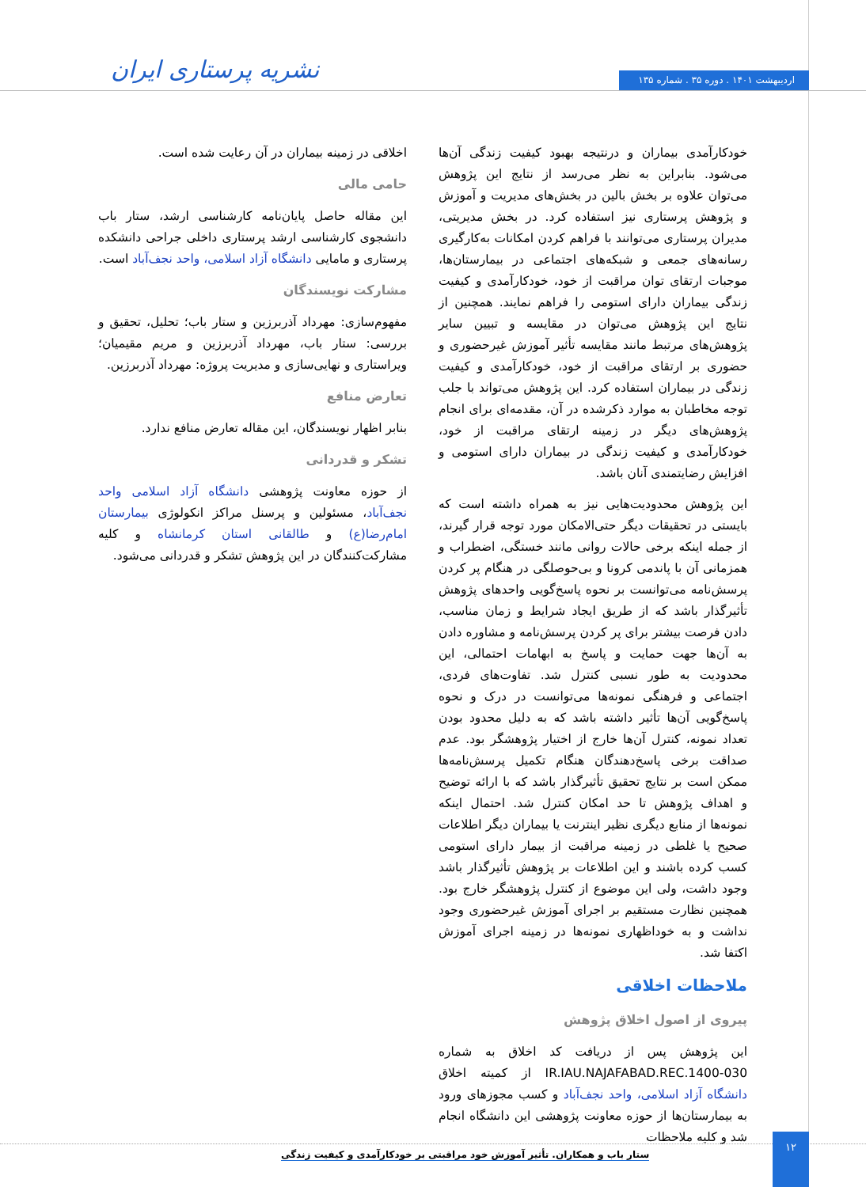اردیبهشت ۱۴۰۱ . دوره ۳۵ . شماره ۱۳۵
نشریه پرستاری ایران
خودکارآمدی بیماران و درنتیجه بهبود کیفیت زندگی آن‌ها می‌شود. بنابراین به نظر می‌رسد از نتایج این پژوهش می‌توان علاوه بر بخش بالین در بخش‌های مدیریت و آموزش و پژوهش پرستاری نیز استفاده کرد. در بخش مدیریتی، مدیران پرستاری می‌توانند با فراهم کردن امکانات به‌کارگیری رسانه‌های جمعی و شبکه‌های اجتماعی در بیمارستان‌ها، موجبات ارتقای توان مراقبت از خود، خودکارآمدی و کیفیت زندگی بیماران دارای استومی را فراهم نمایند. همچنین از نتایج این پژوهش می‌توان در مقایسه و تبیین سایر پژوهش‌های مرتبط مانند مقایسه تأثیر آموزش غیرحضوری و حضوری بر ارتقای مراقبت از خود، خودکارآمدی و کیفیت زندگی در بیماران استفاده کرد. این پژوهش می‌تواند با جلب توجه مخاطبان به موارد ذکرشده در آن، مقدمه‌ای برای انجام پژوهش‌های دیگر در زمینه ارتقای مراقبت از خود، خودکارآمدی و کیفیت زندگی در بیماران دارای استومی و افزایش رضایتمندی آنان باشد.
این پژوهش محدودیت‌هایی نیز به همراه داشته است که بایستی در تحقیقات دیگر حتی‌الامکان مورد توجه قرار گیرند، از جمله اینکه برخی حالات روانی مانند خستگی، اضطراب و همزمانی آن با پاندمی کرونا و بی‌حوصلگی در هنگام پر کردن پرسش‌نامه می‌توانست بر نحوه پاسخ‌گویی واحدهای پژوهش تأثیرگذار باشد که از طریق ایجاد شرایط و زمان مناسب، دادن فرصت بیشتر برای پر کردن پرسش‌نامه و مشاوره دادن به آن‌ها جهت حمایت و پاسخ به ابهامات احتمالی، این محدودیت به طور نسبی کنترل شد. تفاوت‌های فردی، اجتماعی و فرهنگی نمونه‌ها می‌توانست در درک و نحوه پاسخ‌گویی آن‌ها تأثیر داشته باشد که به دلیل محدود بودن تعداد نمونه، کنترل آن‌ها خارج از اختیار پژوهشگر بود. عدم صداقت برخی پاسخ‌دهندگان هنگام تکمیل پرسش‌نامه‌ها ممکن است بر نتایج تحقیق تأثیرگذار باشد که با ارائه توضیح و اهداف پژوهش تا حد امکان کنترل شد. احتمال اینکه نمونه‌ها از منابع دیگری نظیر اینترنت یا بیماران دیگر اطلاعات صحیح یا غلطی در زمینه مراقبت از بیمار دارای استومی کسب کرده باشند و این اطلاعات بر پژوهش تأثیرگذار باشد وجود داشت، ولی این موضوع از کنترل پژوهشگر خارج بود. همچنین نظارت مستقیم بر اجرای آموزش غیرحضوری وجود نداشت و به خوداظهاری نمونه‌ها در زمینه اجرای آموزش اکتفا شد.
ملاحظات اخلاقی
پیروی از اصول اخلاق پژوهش
این پژوهش پس از دریافت کد اخلاق به شماره IR.IAU.NAJAFABAD.REC.1400-030 از کمیته اخلاق دانشگاه آزاد اسلامی، واحد نجف‌آباد و کسب مجوزهای ورود به بیمارستان‌ها از حوزه معاونت پژوهشی این دانشگاه انجام شد و کلیه ملاحظات
اخلاقی در زمینه بیماران در آن رعایت شده است.
حامی مالی
این مقاله حاصل پایان‌نامه کارشناسی ارشد، ستار باب دانشجوی کارشناسی ارشد پرستاری داخلی جراحی دانشکده پرستاری و مامایی دانشگاه آزاد اسلامی، واحد نجف‌آباد است.
مشارکت نویسندگان
مفهوم‌سازی: مهرداد آذربرزین و ستار باب؛ تحلیل، تحقیق و بررسی: ستار باب، مهرداد آذربرزین و مریم مقیمیان؛ ویراستاری و نهایی‌سازی و مدیریت پروژه: مهرداد آذربرزین.
تعارض منافع
بنابر اظهار نویسندگان، این مقاله تعارض منافع ندارد.
تشکر و قدردانی
از حوزه معاونت پژوهشی دانشگاه آزاد اسلامی واحد نجف‌آباد، مسئولین و پرسنل مراکز انکولوژی بیمارستان امام‌رضا(ع) و طالقانی استان کرمانشاه و کلیه مشارکت‌کنندگان در این پژوهش تشکر و قدردانی می‌شود.
۱۲
ستار باب و همکاران. تأثیر آموزش خود مراقبتی بر خودکارآمدی و کیفیت زندگی